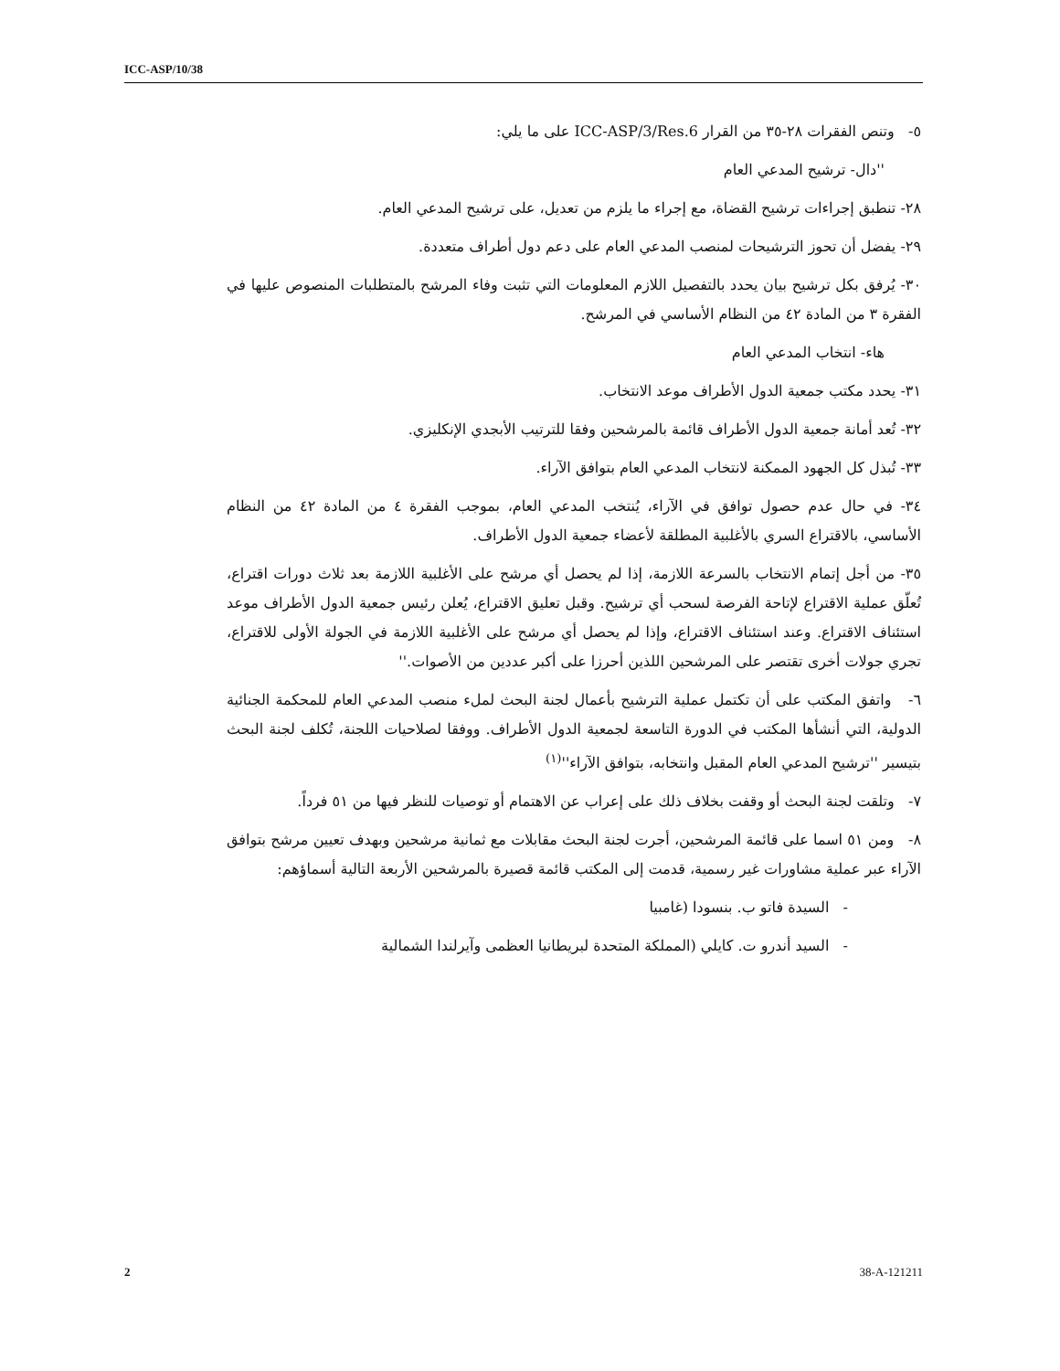ICC-ASP/10/38
٥- وتنص الفقرات ٢٨-٣٥ من القرار ICC-ASP/3/Res.6 على ما يلي:
''دال- ترشيح المدعي العام
٢٨- تنطبق إجراءات ترشيح القضاة، مع إجراء ما يلزم من تعديل، على ترشيح المدعي العام.
٢٩- يفضل أن تحوز الترشيحات لمنصب المدعي العام على دعم دول أطراف متعددة.
٣٠- يُرفق بكل ترشيح بيان يحدد بالتفصيل اللازم المعلومات التي تثبت وفاء المرشح بالمتطلبات المنصوص عليها في الفقرة ٣ من المادة ٤٢ من النظام الأساسي في المرشح.
هاء- انتخاب المدعي العام
٣١- يحدد مكتب جمعية الدول الأطراف موعد الانتخاب.
٣٢- تُعد أمانة جمعية الدول الأطراف قائمة بالمرشحين وفقا للترتيب الأبجدي الإنكليزي.
٣٣- تُبذل كل الجهود الممكنة لانتخاب المدعي العام بتوافق الآراء.
٣٤- في حال عدم حصول توافق في الآراء، يُنتخب المدعي العام، بموجب الفقرة ٤ من المادة ٤٢ من النظام الأساسي، بالاقتراع السري بالأغلبية المطلقة لأعضاء جمعية الدول الأطراف.
٣٥- من أجل إتمام الانتخاب بالسرعة اللازمة، إذا لم يحصل أي مرشح على الأغلبية اللازمة بعد ثلاث دورات اقتراع، تُعلّق عملية الاقتراع لإتاحة الفرصة لسحب أي ترشيح. وقبل تعليق الاقتراع، يُعلن رئيس جمعية الدول الأطراف موعد استئناف الاقتراع. وعند استئناف الاقتراع، وإذا لم يحصل أي مرشح على الأغلبية اللازمة في الجولة الأولى للاقتراع، تجري جولات أخرى تقتصر على المرشحين اللذين أحرزا على أكبر عددين من الأصوات.''
٦- واتفق المكتب على أن تكتمل عملية الترشيح بأعمال لجنة البحث لملء منصب المدعي العام للمحكمة الجنائية الدولية، التي أنشأها المكتب في الدورة التاسعة لجمعية الدول الأطراف. ووفقا لصلاحيات اللجنة، تُكلف لجنة البحث بتيسير ''ترشيح المدعي العام المقبل وانتخابه، بتوافق الآراء''<sup>(١)</sup>
٧- وتلقت لجنة البحث أو وقفت بخلاف ذلك على إعراب عن الاهتمام أو توصيات للنظر فيها من ٥١ فرداً.
٨- ومن ٥١ اسما على قائمة المرشحين، أجرت لجنة البحث مقابلات مع ثمانية مرشحين وبهدف تعيين مرشح بتوافق الآراء عبر عملية مشاورات غير رسمية، قدمت إلى المكتب قائمة قصيرة بالمرشحين الأربعة التالية أسماؤهم:
- السيدة فاتو ب. بنسودا (غامبيا
- السيد أندرو ت. كايلي (المملكة المتحدة لبريطانيا العظمى وآيرلندا الشمالية
2 38-A-121211